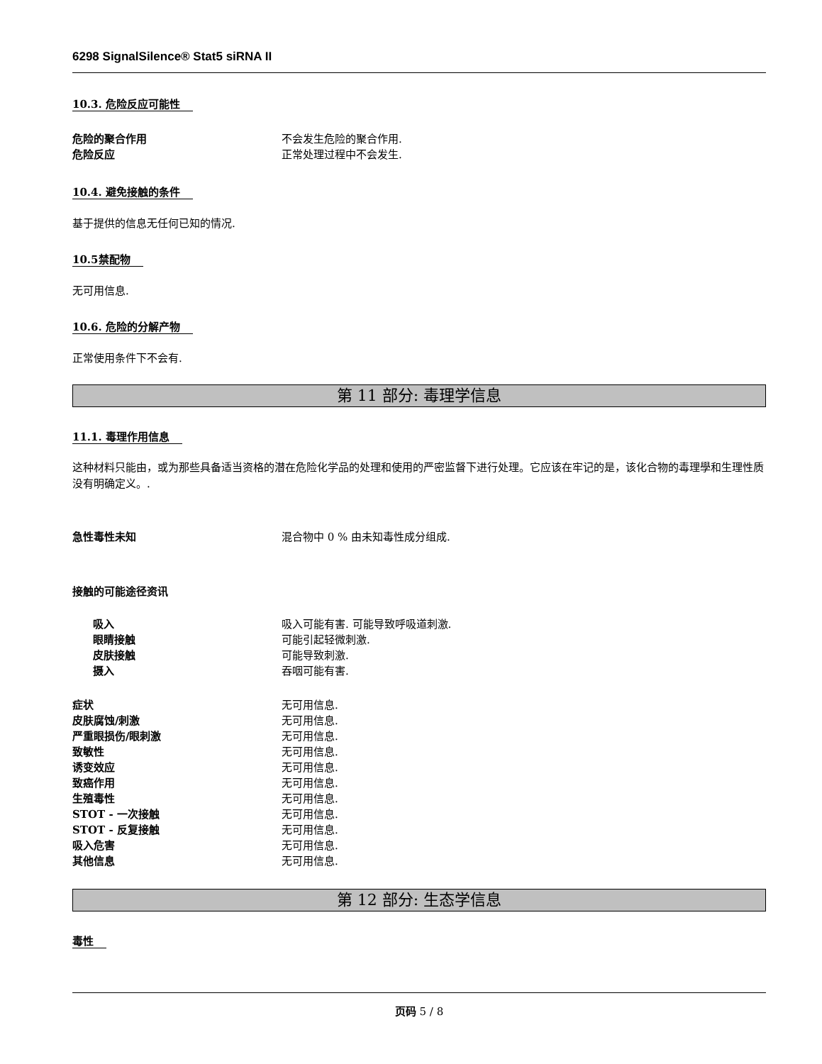6298 SignalSilence® Stat5 siRNA II
10.3. 危险反应可能性
危险的聚合作用 不会发生危险的聚合作用.
危险反应 正常处理过程中不会发生.
10.4. 避免接触的条件
基于提供的信息无任何已知的情况.
10.5禁配物
无可用信息.
10.6. 危险的分解产物
正常使用条件下不会有.
第 11 部分: 毒理学信息
11.1. 毒理作用信息
这种材料只能由，或为那些具备适当资格的潜在危险化学品的处理和使用的严密监督下进行处理。它应该在牢记的是，该化合物的毒理學和生理性质没有明确定义。.
急性毒性未知 混合物中 0 % 由未知毒性成分组成.
接触的可能途径资讯
吸入 吸入可能有害. 可能导致呼吸道刺激.
眼睛接触 可能引起轻微刺激.
皮肤接触 可能导致刺激.
摄入 吞咽可能有害.
症状 无可用信息.
皮肤腐蚀/刺激 无可用信息.
严重眼损伤/眼刺激 无可用信息.
致敏性 无可用信息.
诱变效应 无可用信息.
致癌作用 无可用信息.
生殖毒性 无可用信息.
STOT - 一次接触 无可用信息.
STOT - 反复接触 无可用信息.
吸入危害 无可用信息.
其他信息 无可用信息.
第 12 部分: 生态学信息
毒性
页码 5 / 8